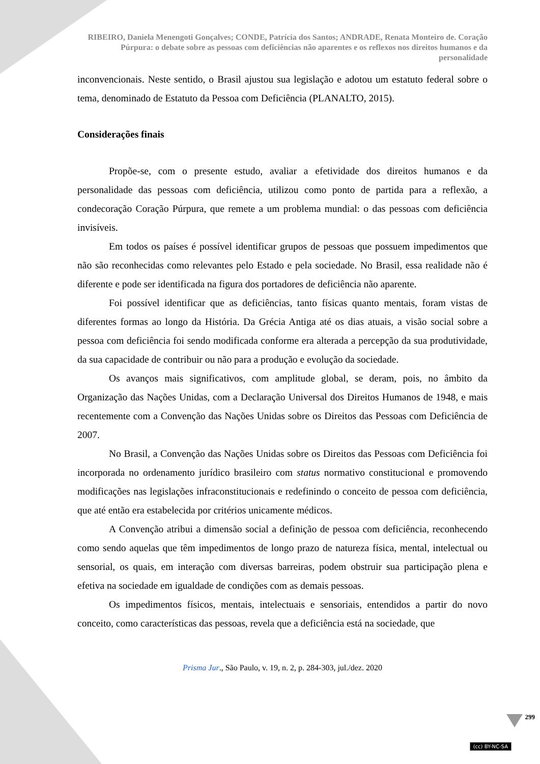RIBEIRO, Daniela Menengoti Gonçalves; CONDE, Patrícia dos Santos; ANDRADE, Renata Monteiro de. Coração Púrpura: o debate sobre as pessoas com deficiências não aparentes e os reflexos nos direitos humanos e da personalidade
inconvencionais. Neste sentido, o Brasil ajustou sua legislação e adotou um estatuto federal sobre o tema, denominado de Estatuto da Pessoa com Deficiência (PLANALTO, 2015).
Considerações finais
Propõe-se, com o presente estudo, avaliar a efetividade dos direitos humanos e da personalidade das pessoas com deficiência, utilizou como ponto de partida para a reflexão, a condecoração Coração Púrpura, que remete a um problema mundial: o das pessoas com deficiência invisíveis.
Em todos os países é possível identificar grupos de pessoas que possuem impedimentos que não são reconhecidas como relevantes pelo Estado e pela sociedade. No Brasil, essa realidade não é diferente e pode ser identificada na figura dos portadores de deficiência não aparente.
Foi possível identificar que as deficiências, tanto físicas quanto mentais, foram vistas de diferentes formas ao longo da História. Da Grécia Antiga até os dias atuais, a visão social sobre a pessoa com deficiência foi sendo modificada conforme era alterada a percepção da sua produtividade, da sua capacidade de contribuir ou não para a produção e evolução da sociedade.
Os avanços mais significativos, com amplitude global, se deram, pois, no âmbito da Organização das Nações Unidas, com a Declaração Universal dos Direitos Humanos de 1948, e mais recentemente com a Convenção das Nações Unidas sobre os Direitos das Pessoas com Deficiência de 2007.
No Brasil, a Convenção das Nações Unidas sobre os Direitos das Pessoas com Deficiência foi incorporada no ordenamento jurídico brasileiro com status normativo constitucional e promovendo modificações nas legislações infraconstitucionais e redefinindo o conceito de pessoa com deficiência, que até então era estabelecida por critérios unicamente médicos.
A Convenção atribui a dimensão social a definição de pessoa com deficiência, reconhecendo como sendo aquelas que têm impedimentos de longo prazo de natureza física, mental, intelectual ou sensorial, os quais, em interação com diversas barreiras, podem obstruir sua participação plena e efetiva na sociedade em igualdade de condições com as demais pessoas.
Os impedimentos físicos, mentais, intelectuais e sensoriais, entendidos a partir do novo conceito, como características das pessoas, revela que a deficiência está na sociedade, que
Prisma Jur., São Paulo, v. 19, n. 2, p. 284-303, jul./dez. 2020
299
(cc) BY-NC-SA